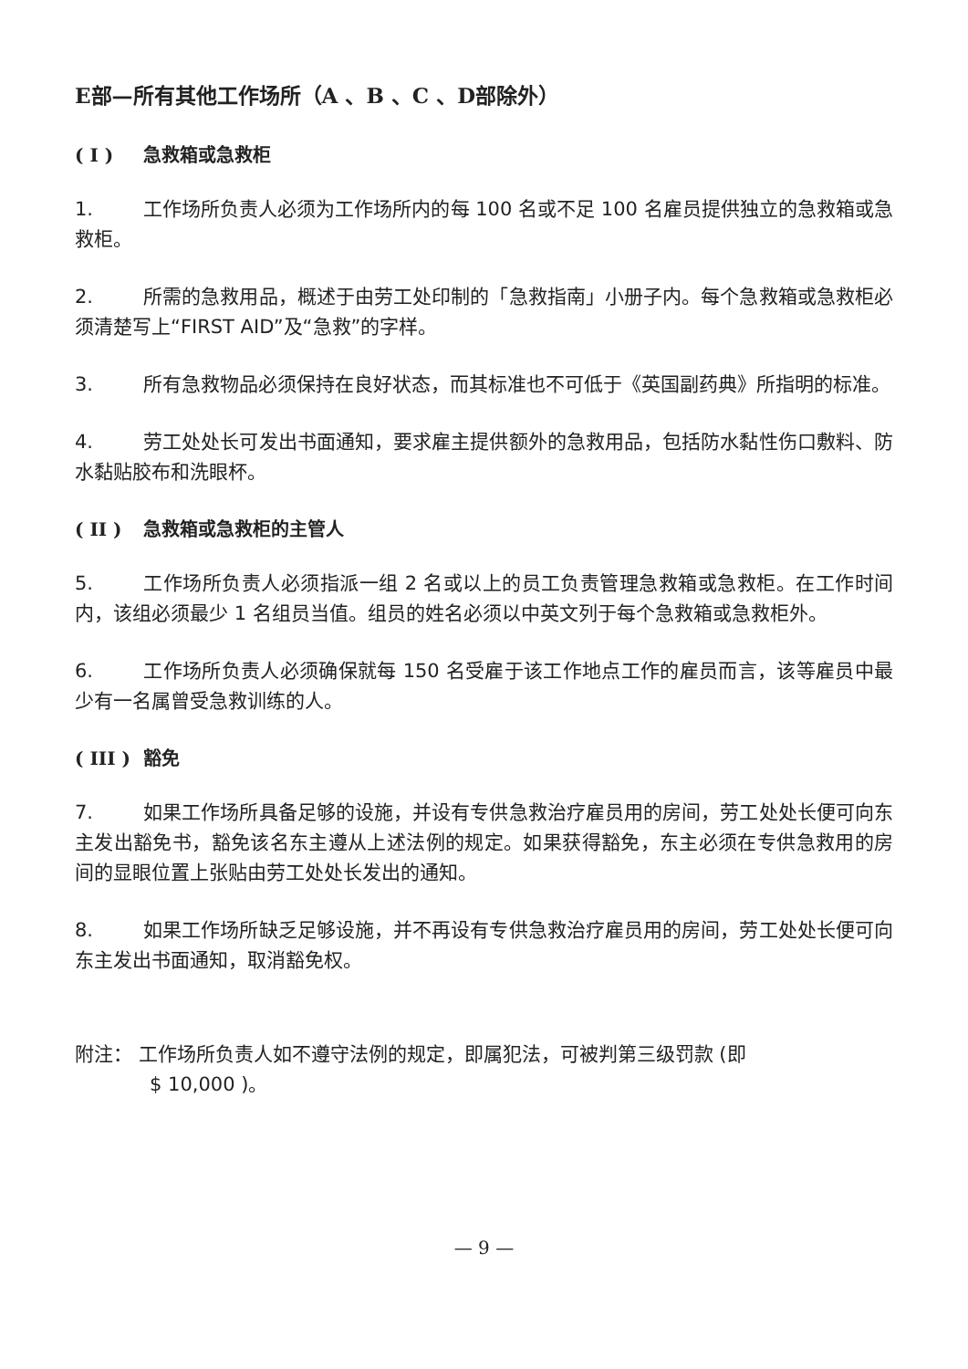E部—所有其他工作场所（A 、B 、C 、D部除外）
( I ) 急救箱或急救柜
1. 工作场所负责人必须为工作场所内的每 100 名或不足 100 名雇员提供独立的急救箱或急救柜。
2. 所需的急救用品，概述于由劳工处印制的「急救指南」小册子内。每个急救箱或急救柜必须清楚写上“FIRST AID”及“急救”的字样。
3. 所有急救物品必须保持在良好状态，而其标准也不可低于《英国副药典》所指明的标准。
4. 劳工处处长可发出书面通知，要求雇主提供额外的急救用品，包括防水黏性伤口敷料、防水黏贴胶布和洗眼杯。
( II ) 急救箱或急救柜的主管人
5. 工作场所负责人必须指派一组 2 名或以上的员工负责管理急救箱或急救柜。在工作时间内，该组必须最少 1 名组员当值。组员的姓名必须以中英文列于每个急救箱或急救柜外。
6. 工作场所负责人必须确保就每 150 名受雇于该工作地点工作的雇员而言，该等雇员中最少有一名属曾受急救训练的人。
( III ) 豁免
7. 如果工作场所具备足够的设施，并设有专供急救治疗雇员用的房间，劳工处处长便可向东主发出豁免书，豁免该名东主遵从上述法例的规定。如果获得豁免，东主必须在专供急救用的房间的显眼位置上张贴由劳工处处长发出的通知。
8. 如果工作场所缺乏足够设施，并不再设有专供急救治疗雇员用的房间，劳工处处长便可向东主发出书面通知，取消豁免权。
附注： 工作场所负责人如不遵守法例的规定，即属犯法，可被判第三级罚款 (即
$ 10,000 )。
— 9 —